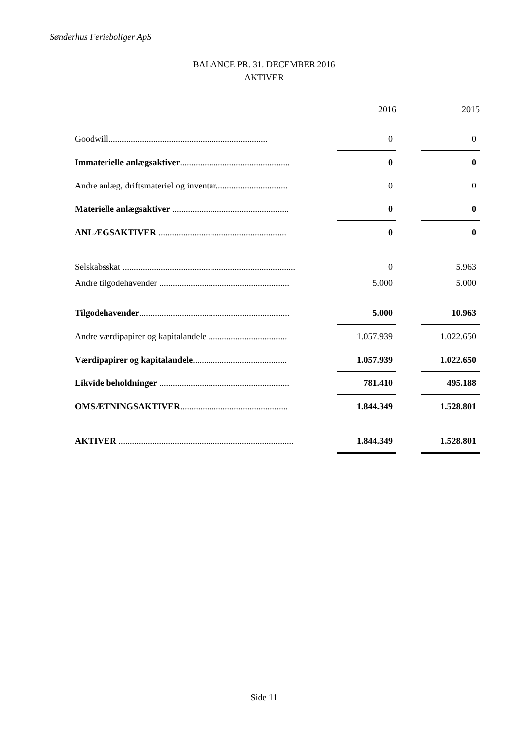Sønderhus Ferieboliger ApS
BALANCE PR. 31. DECEMBER 2016
AKTIVER
| | | 2016 | | 2015 |
| --- | --- | --- | --- | --- |
| Goodwill....................................................................... | | 0 | | 0 |
| Immaterielle anlægsaktiver ................................................. | | 0 | | 0 |
| Andre anlæg, driftsmateriel og inventar................................ | | 0 | | 0 |
| Materielle anlægsaktiver .................................................... | | 0 | | 0 |
| ANLÆGSAKTIVER ......................................................... | | 0 | | 0 |
| Selskabsskat ............................................................................. | | 0 | | 5.963 |
| Andre tilgodehavender .......................................................... | | 5.000 | | 5.000 |
| Tilgodehavender ................................................................... | | 5.000 | | 10.963 |
| Andre værdipapirer og kapitalandele ................................... | | 1.057.939 | | 1.022.650 |
| Værdipapirer og kapitalandele .......................................... | | 1.057.939 | | 1.022.650 |
| Likvide beholdninger .......................................................... | | 781.410 | | 495.188 |
| OMSÆTNINGSAKTIVER ................................................ | | 1.844.349 | | 1.528.801 |
| AKTIVER .............................................................................. | | 1.844.349 | | 1.528.801 |
Side 11